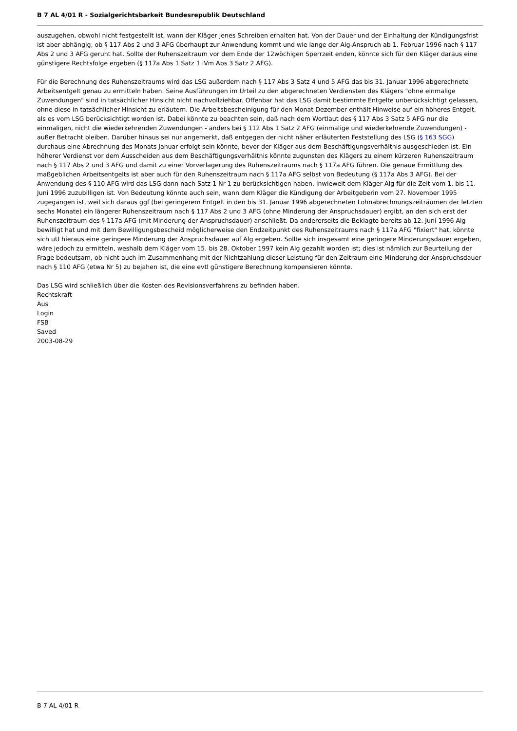B 7 AL 4/01 R - Sozialgerichtsbarkeit Bundesrepublik Deutschland
auszugehen, obwohl nicht festgestellt ist, wann der Kläger jenes Schreiben erhalten hat. Von der Dauer und der Einhaltung der Kündigungsfrist ist aber abhängig, ob § 117 Abs 2 und 3 AFG überhaupt zur Anwendung kommt und wie lange der Alg-Anspruch ab 1. Februar 1996 nach § 117 Abs 2 und 3 AFG geruht hat. Sollte der Ruhenszeitraum vor dem Ende der 12wöchigen Sperrzeit enden, könnte sich für den Kläger daraus eine günstigere Rechtsfolge ergeben (§ 117a Abs 1 Satz 1 iVm Abs 3 Satz 2 AFG).
Für die Berechnung des Ruhenszeitraums wird das LSG außerdem nach § 117 Abs 3 Satz 4 und 5 AFG das bis 31. Januar 1996 abgerechnete Arbeitsentgelt genau zu ermitteln haben. Seine Ausführungen im Urteil zu den abgerechneten Verdiensten des Klägers "ohne einmalige Zuwendungen" sind in tatsächlicher Hinsicht nicht nachvollziehbar. Offenbar hat das LSG damit bestimmte Entgelte unberücksichtigt gelassen, ohne diese in tatsächlicher Hinsicht zu erläutern. Die Arbeitsbescheinigung für den Monat Dezember enthält Hinweise auf ein höheres Entgelt, als es vom LSG berücksichtigt worden ist. Dabei könnte zu beachten sein, daß nach dem Wortlaut des § 117 Abs 3 Satz 5 AFG nur die einmaligen, nicht die wiederkehrenden Zuwendungen - anders bei § 112 Abs 1 Satz 2 AFG (einmalige und wiederkehrende Zuwendungen) - außer Betracht bleiben. Darüber hinaus sei nur angemerkt, daß entgegen der nicht näher erläuterten Feststellung des LSG (§ 163 SGG) durchaus eine Abrechnung des Monats Januar erfolgt sein könnte, bevor der Kläger aus dem Beschäftigungsverhältnis ausgeschieden ist. Ein höherer Verdienst vor dem Ausscheiden aus dem Beschäftigungsverhältnis könnte zugunsten des Klägers zu einem kürzeren Ruhenszeitraum nach § 117 Abs 2 und 3 AFG und damit zu einer Vorverlagerung des Ruhenszeitraums nach § 117a AFG führen. Die genaue Ermittlung des maßgeblichen Arbeitsentgelts ist aber auch für den Ruhenszeitraum nach § 117a AFG selbst von Bedeutung (§ 117a Abs 3 AFG). Bei der Anwendung des § 110 AFG wird das LSG dann nach Satz 1 Nr 1 zu berücksichtigen haben, inwieweit dem Kläger Alg für die Zeit vom 1. bis 11. Juni 1996 zuzubilligen ist. Von Bedeutung könnte auch sein, wann dem Kläger die Kündigung der Arbeitgeberin vom 27. November 1995 zugegangen ist, weil sich daraus ggf (bei geringerem Entgelt in den bis 31. Januar 1996 abgerechneten Lohnabrechnungszeiträumen der letzten sechs Monate) ein längerer Ruhenszeitraum nach § 117 Abs 2 und 3 AFG (ohne Minderung der Anspruchsdauer) ergibt, an den sich erst der Ruhenszeitraum des § 117a AFG (mit Minderung der Anspruchsdauer) anschließt. Da andererseits die Beklagte bereits ab 12. Juni 1996 Alg bewilligt hat und mit dem Bewilligungsbescheid möglicherweise den Endzeitpunkt des Ruhenszeitraums nach § 117a AFG "fixiert" hat, könnte sich uU hieraus eine geringere Minderung der Anspruchsdauer auf Alg ergeben. Sollte sich insgesamt eine geringere Minderungsdauer ergeben, wäre jedoch zu ermitteln, weshalb dem Kläger vom 15. bis 28. Oktober 1997 kein Alg gezahlt worden ist; dies ist nämlich zur Beurteilung der Frage bedeutsam, ob nicht auch im Zusammenhang mit der Nichtzahlung dieser Leistung für den Zeitraum eine Minderung der Anspruchsdauer nach § 110 AFG (etwa Nr 5) zu bejahen ist, die eine evtl günstigere Berechnung kompensieren könnte.
Das LSG wird schließlich über die Kosten des Revisionsverfahrens zu befinden haben.
Rechtskraft
Aus
Login
FSB
Saved
2003-08-29
B 7 AL 4/01 R